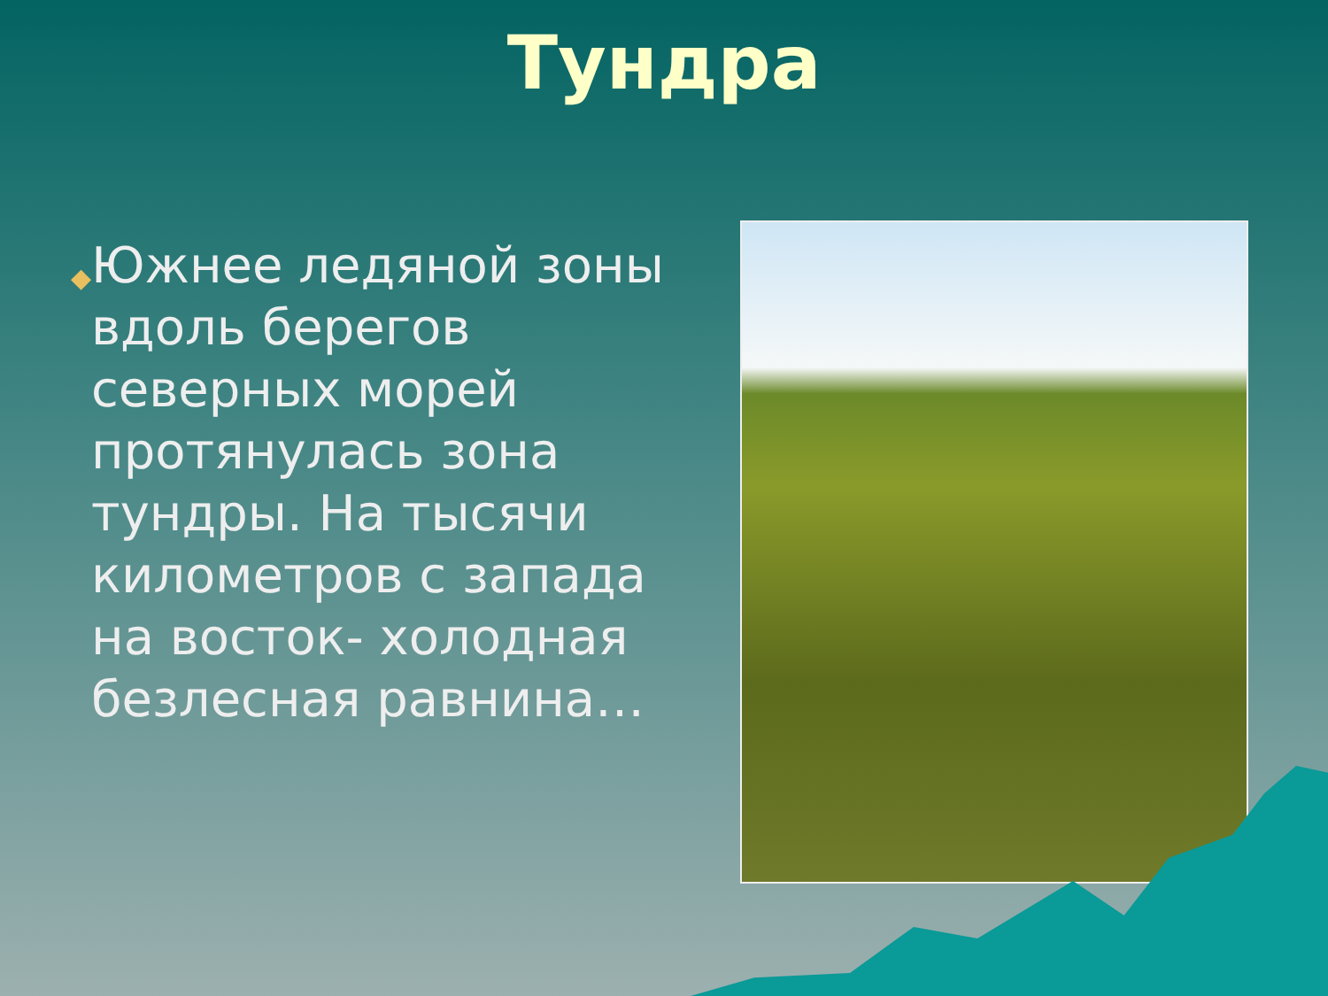Тундра
◆
Южнее ледяной зоны вдоль берегов северных морей протянулась зона тундры. На тысячи километров с запада на восток- холодная безлесная равнина…